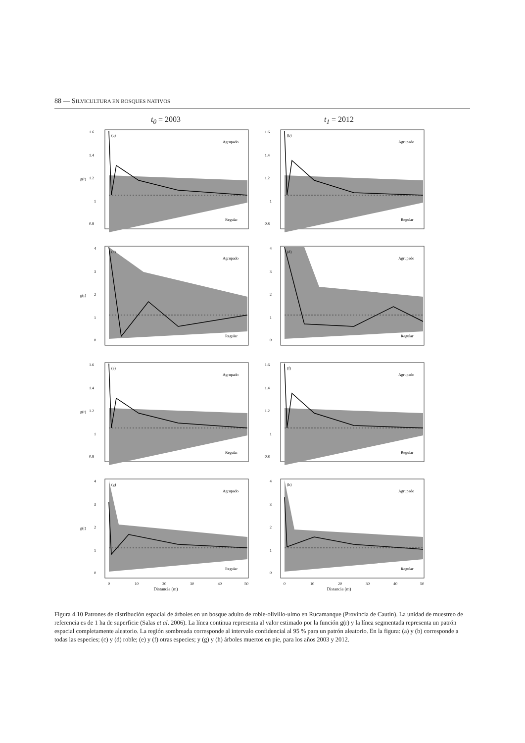88 — SILVICULTURA EN BOSQUES NATIVOS
t<sub>0</sub> = 2003 t<sub>1</sub> = 2012
g(r)
(a)
Agrupado
Regular
1.6
1.4
1.2
1
0.8
(b)
Agrupado
Regular
1.6
1.4
1.2
1
0.8
g(r)
(c)
Agrupado
Regular
4
3
2
1
0
(d)
Agrupado
Regular
4
3
2
1
0
g(r)
(e)
Agrupado
Regular
1.6
1.4
1.2
1
0.8
(f)
Agrupado
Regular
1.6
1.4
1.2
1
0.8
g(r)
(g)
Agrupado
Regular
4
3
2
1
0
0
10
20
30
40
50
(h)
Agrupado
Regular
4
3
2
1
0
0
10
20
30
40
50
Distancia (m) Distancia (m)
Figura 4.10 Patrones de distribución espacial de árboles en un bosque adulto de roble-olivillo-ulmo en Rucamanque (Provincia de Cautín). La unidad de muestreo de referencia es de 1 ha de superficie (Salas et al. 2006). La línea continua representa al valor estimado por la función g(r) y la línea segmentada representa un patrón espacial completamente aleatorio. La región sombreada corresponde al intervalo confidencial al 95 % para un patrón aleatorio. En la figura: (a) y (b) corresponde a todas las especies; (c) y (d) roble; (e) y (f) otras especies; y (g) y (h) árboles muertos en pie, para los años 2003 y 2012.